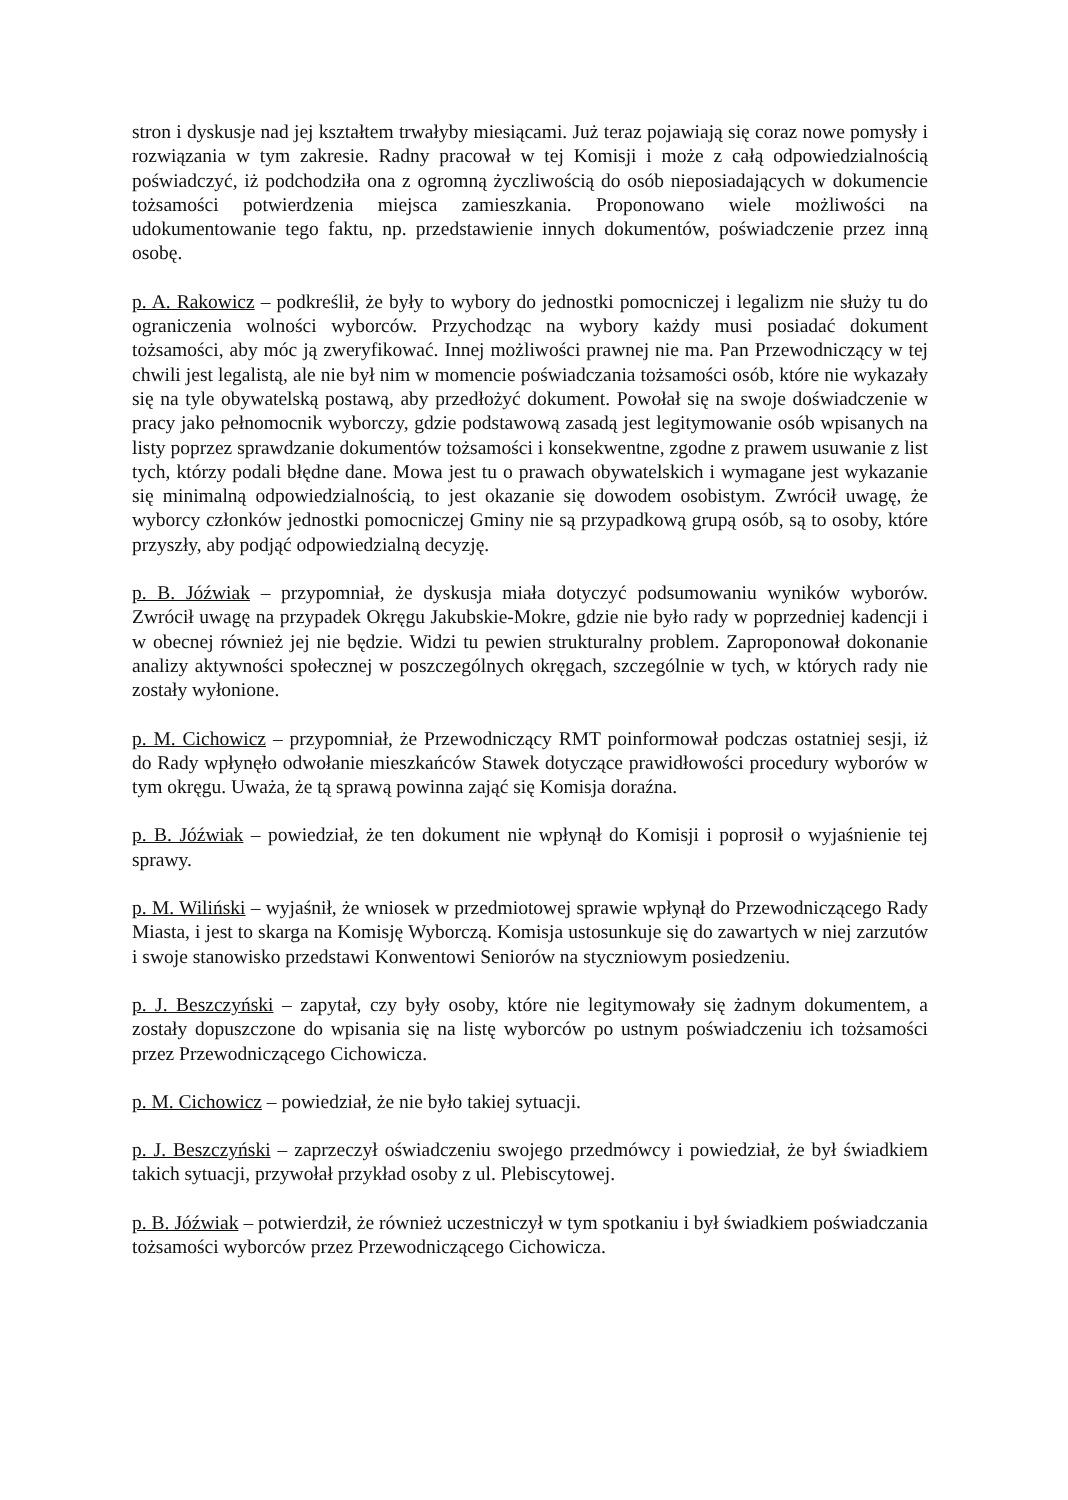stron i dyskusje nad jej kształtem trwałyby miesiącami. Już teraz pojawiają się coraz nowe pomysły i rozwiązania w tym zakresie. Radny pracował w tej Komisji i może z całą odpowiedzialnością poświadczyć, iż podchodziła ona z ogromną życzliwością do osób nieposiadających w dokumencie tożsamości potwierdzenia miejsca zamieszkania. Proponowano wiele możliwości na udokumentowanie tego faktu, np. przedstawienie innych dokumentów, poświadczenie przez inną osobę.
p. A. Rakowicz – podkreślił, że były to wybory do jednostki pomocniczej i legalizm nie służy tu do ograniczenia wolności wyborców. Przychodząc na wybory każdy musi posiadać dokument tożsamości, aby móc ją zweryfikować. Innej możliwości prawnej nie ma. Pan Przewodniczący w tej chwili jest legalistą, ale nie był nim w momencie poświadczania tożsamości osób, które nie wykazały się na tyle obywatelską postawą, aby przedłożyć dokument. Powołał się na swoje doświadczenie w pracy jako pełnomocnik wyborczy, gdzie podstawową zasadą jest legitymowanie osób wpisanych na listy poprzez sprawdzanie dokumentów tożsamości i konsekwentne, zgodne z prawem usuwanie z list tych, którzy podali błędne dane. Mowa jest tu o prawach obywatelskich i wymagane jest wykazanie się minimalną odpowiedzialnością, to jest okazanie się dowodem osobistym. Zwrócił uwagę, że wyborcy członków jednostki pomocniczej Gminy nie są przypadkową grupą osób, są to osoby, które przyszły, aby podjąć odpowiedzialną decyzję.
p. B. Jóźwiak – przypomniał, że dyskusja miała dotyczyć podsumowaniu wyników wyborów. Zwrócił uwagę na przypadek Okręgu Jakubskie-Mokre, gdzie nie było rady w poprzedniej kadencji i w obecnej również jej nie będzie. Widzi tu pewien strukturalny problem. Zaproponował dokonanie analizy aktywności społecznej w poszczególnych okręgach, szczególnie w tych, w których rady nie zostały wyłonione.
p. M. Cichowicz – przypomniał, że Przewodniczący RMT poinformował podczas ostatniej sesji, iż do Rady wpłynęło odwołanie mieszkańców Stawek dotyczące prawidłowości procedury wyborów w tym okręgu. Uważa, że tą sprawą powinna zająć się Komisja doraźna.
p. B. Jóźwiak – powiedział, że ten dokument nie wpłynął do Komisji i poprosił o wyjaśnienie tej sprawy.
p. M. Wiliński – wyjaśnił, że wniosek w przedmiotowej sprawie wpłynął do Przewodniczącego Rady Miasta, i jest to skarga na Komisję Wyborczą. Komisja ustosunkuje się do zawartych w niej zarzutów i swoje stanowisko przedstawi Konwentowi Seniorów na styczniowym posiedzeniu.
p. J. Beszczyński – zapytał, czy były osoby, które nie legitymowały się żadnym dokumentem, a zostały dopuszczone do wpisania się na listę wyborców po ustnym poświadczeniu ich tożsamości przez Przewodniczącego Cichowicza.
p. M. Cichowicz – powiedział, że nie było takiej sytuacji.
p. J. Beszczyński – zaprzeczył oświadczeniu swojego przedmówcy i powiedział, że był świadkiem takich sytuacji, przywołał przykład osoby z ul. Plebiscytowej.
p. B. Jóźwiak – potwierdził, że również uczestniczył w tym spotkaniu i był świadkiem poświadczania tożsamości wyborców przez Przewodniczącego Cichowicza.